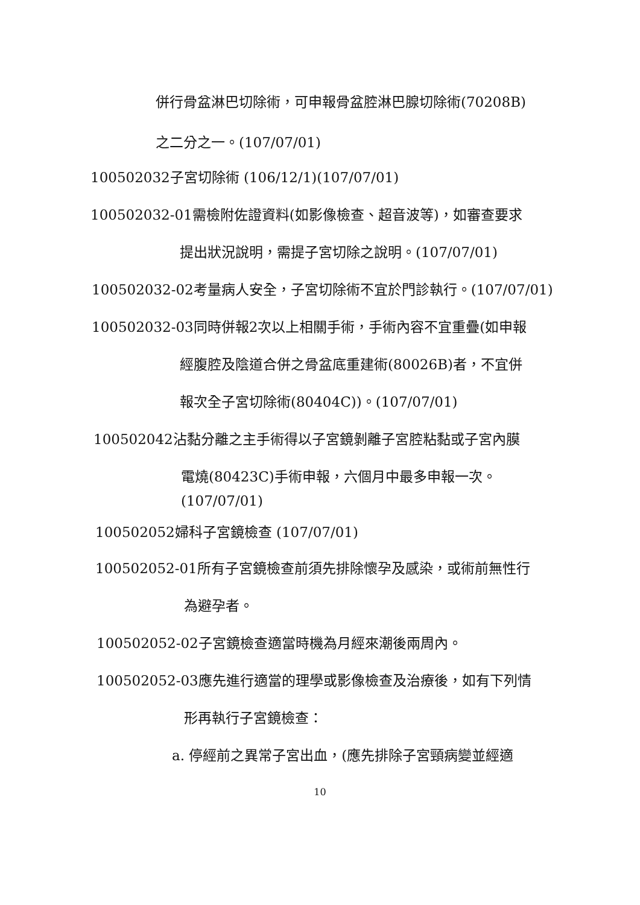併行骨盆淋巴切除術，可申報骨盆腔淋巴腺切除術(70208B)
之二分之一。(107/07/01)
100502032子宮切除術 (106/12/1)(107/07/01)
100502032-01需檢附佐證資料(如影像檢查、超音波等)，如審查要求
提出狀況說明，需提子宮切除之說明。(107/07/01)
100502032-02考量病人安全，子宮切除術不宜於門診執行。(107/07/01)
100502032-03同時併報2次以上相關手術，手術內容不宜重疊(如申報
經腹腔及陰道合併之骨盆底重建術(80026B)者，不宜併
報次全子宮切除術(80404C))。(107/07/01)
100502042沾黏分離之主手術得以子宮鏡剝離子宮腔粘黏或子宮內膜
電燒(80423C)手術申報，六個月中最多申報一次。
(107/07/01)
100502052婦科子宮鏡檢查 (107/07/01)
100502052-01所有子宮鏡檢查前須先排除懷孕及感染，或術前無性行
為避孕者。
100502052-02子宮鏡檢查適當時機為月經來潮後兩周內。
100502052-03應先進行適當的理學或影像檢查及治療後，如有下列情
形再執行子宮鏡檢查：
a. 停經前之異常子宮出血，(應先排除子宮頸病變並經適
10